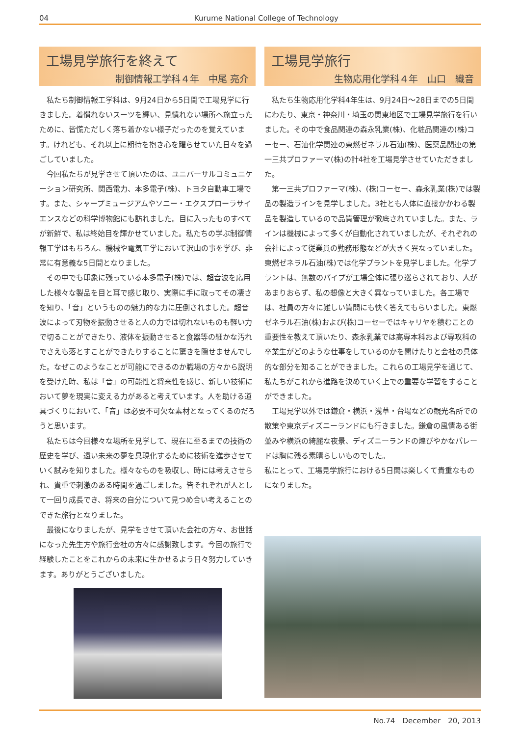04 Kurume National College of Technology
工場見学旅行を終えて
制御情報工学科４年　中尾 亮介
私たち制御情報工学科は、9月24日から5日間で工場見学に行きました。着慣れないスーツを纏い、見慣れない場所へ旅立ったために、皆慌ただしく落ち着かない様子だったのを覚えています。けれども、それ以上に期待を抱き心を躍らせていた日々を過ごしていました。
今回私たちが見学させて頂いたのは、ユニバーサルコミュニケーション研究所、関西電力、本多電子(株)、トヨタ自動車工場です。また、シャープミュージアムやソニー・エクスプローラサイエンスなどの科学博物館にも訪れました。目に入ったものすべてが新鮮で、私は終始目を輝かせていました。私たちの学ぶ制御情報工学はもちろん、機械や電気工学において沢山の事を学び、非常に有意義な5日間となりました。
その中でも印象に残っている本多電子(株)では、超音波を応用した様々な製品を目と耳で感じ取り、実際に手に取ってその凄さを知り、「音」というものの魅力的な力に圧倒されました。超音波によって刃物を振動させると人の力では切れないものも軽い力で切ることができたり、液体を振動させると食器等の細かな汚れでさえも落とすことができたりすることに驚きを隠せませんでした。なぜこのようなことが可能にできるのか職場の方々から説明を受けた時、私は「音」の可能性と将来性を感じ、新しい技術において夢を現実に変える力があると考えています。人を助ける道具づくりにおいて、「音」は必要不可欠な素材となってくるのだろうと思います。
私たちは今回様々な場所を見学して、現在に至るまでの技術の歴史を学び、遠い未来の夢を具現化するために技術を進歩させていく試みを知りました。様々なものを吸収し、時には考えさせられ、貴重で刺激のある時間を過ごしました。皆それぞれが人として一回り成長でき、将来の自分について見つめ合い考えることのできた旅行となりました。
最後になりましたが、見学をさせて頂いた会社の方々、お世話になった先生方や旅行会社の方々に感謝致します。今回の旅行で経験したことをこれからの未来に生かせるよう日々努力していきます。ありがとうございました。
工場見学旅行
生物応用化学科４年　山口　織音
私たち生物応用化学科4年生は、9月24日～28日までの5日間にわたり、東京・神奈川・埼玉の関東地区で工場見学旅行を行いました。その中で食品関連の森永乳業(株)、化粧品関連の(株)コーセー、石油化学関連の東燃ゼネラル石油(株)、医薬品関連の第一三共プロファーマ(株)の計4社を工場見学させていただきました。
第一三共プロファーマ(株)、(株)コーセー、森永乳業(株)では製品の製造ラインを見学しました。3社とも人体に直接かかわる製品を製造しているので品質管理が徹底されていました。また、ラインは機械によって多くが自動化されていましたが、それぞれの会社によって従業員の勤務形態などが大きく異なっていました。東燃ゼネラル石油(株)では化学プラントを見学しました。化学プラントは、無数のパイプが工場全体に張り巡らされており、人があまりおらず、私の想像と大きく異なっていました。各工場では、社員の方々に難しい質問にも快く答えてもらいました。東燃ゼネラル石油(株)および(株)コーセーではキャリヤを積むことの重要性を教えて頂いたり、森永乳業では高専本科および専攻科の卒業生がどのような仕事をしているのかを聞けたりと会社の具体的な部分を知ることができました。これらの工場見学を通じて、私たちがこれから進路を決めていく上での重要な学習をすることができました。
工場見学以外では鎌倉・横浜・浅草・台場などの観光名所での散策や東京ディズニーランドにも行きました。鎌倉の風情ある街並みや横浜の綺麗な夜景、ディズニーランドの煌びやかなパレードは胸に残る素晴らしいものでした。
私にとって、工場見学旅行における5日間は楽しくて貴重なものになりました。
No.74　December　20, 2013